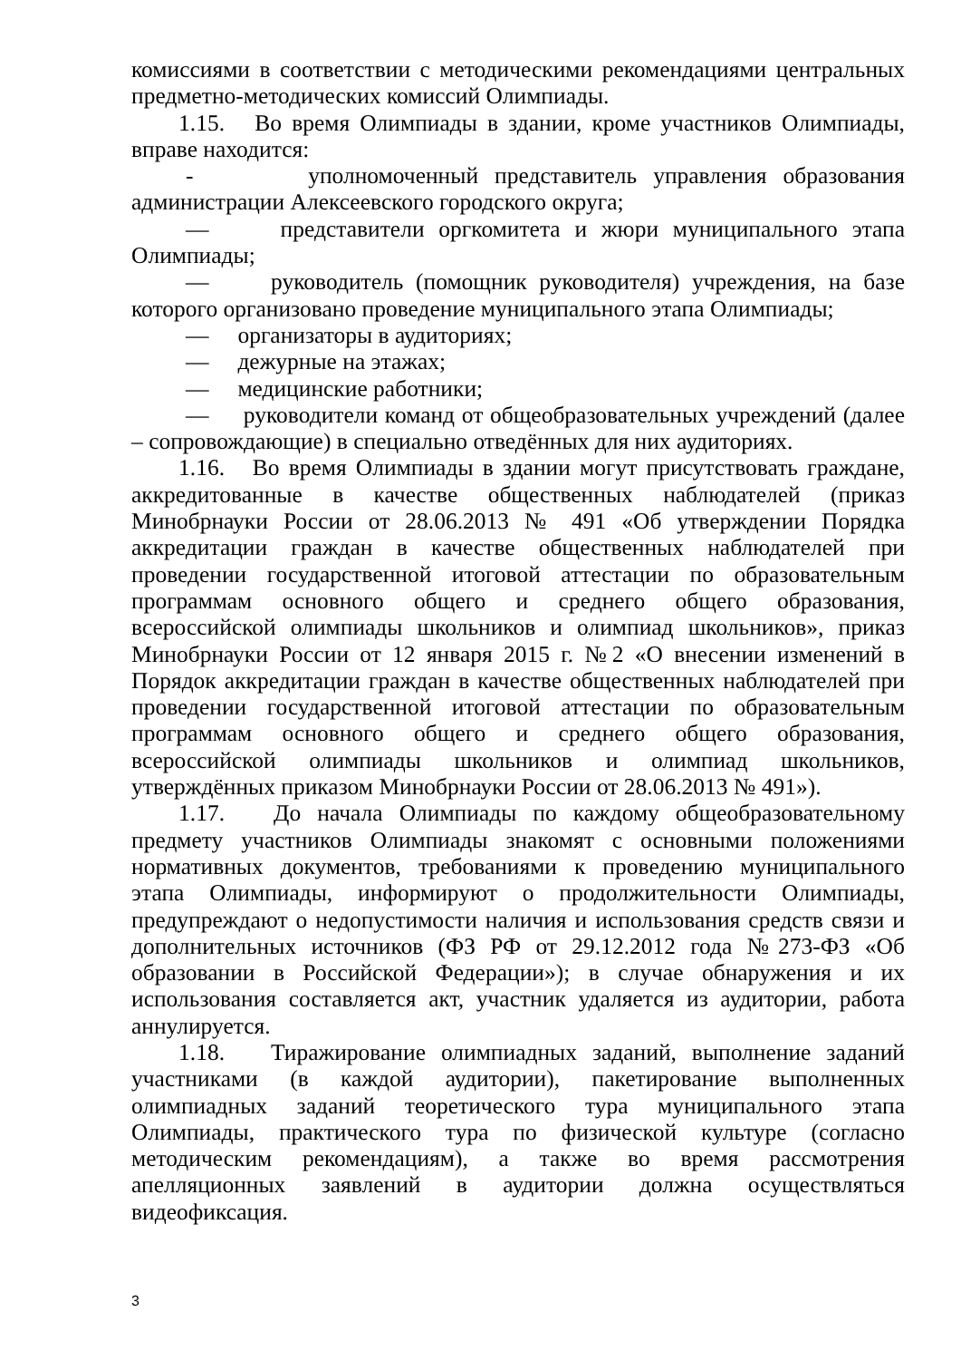комиссиями в соответствии с методическими рекомендациями центральных предметно-методических комиссий Олимпиады.
1.15. Во время Олимпиады в здании, кроме участников Олимпиады, вправе находится:
- уполномоченный представитель управления образования администрации Алексеевского городского округа;
— представители оргкомитета и жюри муниципального этапа Олимпиады;
— руководитель (помощник руководителя) учреждения, на базе которого организовано проведение муниципального этапа Олимпиады;
— организаторы в аудиториях;
— дежурные на этажах;
— медицинские работники;
— руководители команд от общеобразовательных учреждений (далее – сопровождающие) в специально отведённых для них аудиториях.
1.16. Во время Олимпиады в здании могут присутствовать граждане, аккредитованные в качестве общественных наблюдателей (приказ Минобрнауки России от 28.06.2013 № 491 «Об утверждении Порядка аккредитации граждан в качестве общественных наблюдателей при проведении государственной итоговой аттестации по образовательным программам основного общего и среднего общего образования, всероссийской олимпиады школьников и олимпиад школьников», приказ Минобрнауки России от 12 января 2015 г. №2 «О внесении изменений в Порядок аккредитации граждан в качестве общественных наблюдателей при проведении государственной итоговой аттестации по образовательным программам основного общего и среднего общего образования, всероссийской олимпиады школьников и олимпиад школьников, утверждённых приказом Минобрнауки России от 28.06.2013 № 491»).
1.17. До начала Олимпиады по каждому общеобразовательному предмету участников Олимпиады знакомят с основными положениями нормативных документов, требованиями к проведению муниципального этапа Олимпиады, информируют о продолжительности Олимпиады, предупреждают о недопустимости наличия и использования средств связи и дополнительных источников (ФЗ РФ от 29.12.2012 года №273-ФЗ «Об образовании в Российской Федерации»); в случае обнаружения и их использования составляется акт, участник удаляется из аудитории, работа аннулируется.
1.18. Тиражирование олимпиадных заданий, выполнение заданий участниками (в каждой аудитории), пакетирование выполненных олимпиадных заданий теоретического тура муниципального этапа Олимпиады, практического тура по физической культуре (согласно методическим рекомендациям), а также во время рассмотрения апелляционных заявлений в аудитории должна осуществляться видеофиксация.
3